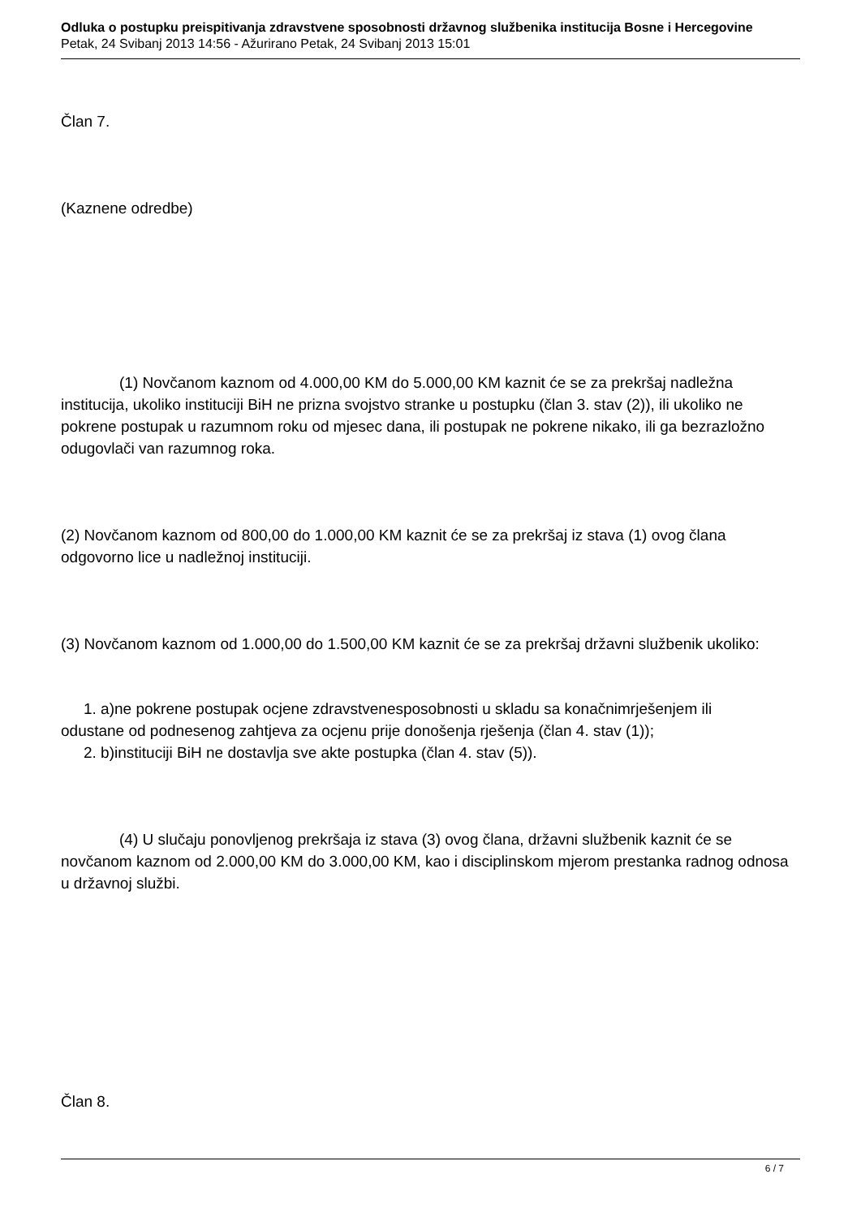Odluka o postupku preispitivanja zdravstvene sposobnosti državnog službenika institucija Bosne i Hercegovine
Petak, 24 Svibanj 2013 14:56 - Ažurirano Petak, 24 Svibanj 2013 15:01
Član 7.
(Kaznene odredbe)
(1) Novčanom kaznom od 4.000,00 KM do 5.000,00 KM kaznit će se za prekršaj nadležna institucija, ukoliko instituciji BiH ne prizna svojstvo stranke u postupku (član 3. stav (2)), ili ukoliko ne pokrene postupak u razumnom roku od mjesec dana, ili postupak ne pokrene nikako, ili ga bezrazložno odugovlači van razumnog roka.
(2) Novčanom kaznom od 800,00 do 1.000,00 KM kaznit će se za prekršaj iz stava (1) ovog člana odgovorno lice u nadležnoj instituciji.
(3) Novčanom kaznom od 1.000,00 do 1.500,00 KM kaznit će se za prekršaj državni službenik ukoliko:
1. a)ne pokrene postupak ocjene zdravstvenesposobnosti u skladu sa konačnimrješenjem ili
odustane od podnesenog zahtjeva za ocjenu prije donošenja rješenja (član 4. stav (1));
2. b)instituciji BiH ne dostavlja sve akte postupka (član 4. stav (5)).
(4) U slučaju ponovljenog prekršaja iz stava (3) ovog člana, državni službenik kaznit će se novčanom kaznom od 2.000,00 KM do 3.000,00 KM, kao i disciplinskom mjerom prestanka radnog odnosa u državnoj službi.
Član 8.
6 / 7